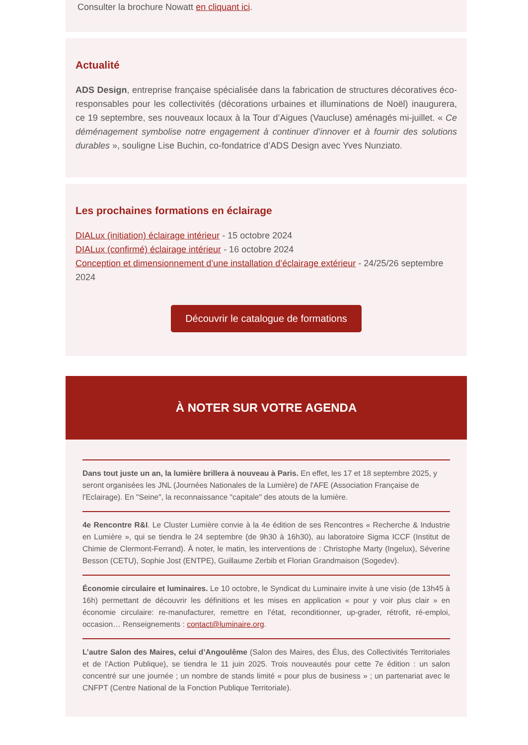Consulter la brochure Nowatt en cliquant ici.
Actualité
ADS Design, entreprise française spécialisée dans la fabrication de structures décoratives éco-responsables pour les collectivités (décorations urbaines et illuminations de Noël) inaugurera, ce 19 septembre, ses nouveaux locaux à la Tour d’Aigues (Vaucluse) aménagés mi-juillet. « Ce déménagement symbolise notre engagement à continuer d’innover et à fournir des solutions durables », souligne Lise Buchin, co-fondatrice d’ADS Design avec Yves Nunziato.
Les prochaines formations en éclairage
DIALux (initiation) éclairage intérieur - 15 octobre 2024
DIALux (confirmé) éclairage intérieur - 16 octobre 2024
Conception et dimensionnement d’une installation d’éclairage extérieur - 24/25/26 septembre 2024
Découvrir le catalogue de formations
À NOTER SUR VOTRE AGENDA
Dans tout juste un an, la lumière brillera à nouveau à Paris. En effet, les 17 et 18 septembre 2025, y seront organisées les JNL (Journées Nationales de la Lumière) de l'AFE (Association Française de l'Eclairage). En "Seine", la reconnaissance "capitale" des atouts de la lumière.
4e Rencontre R&I. Le Cluster Lumière convie à la 4e édition de ses Rencontres « Recherche & Industrie en Lumière », qui se tiendra le 24 septembre (de 9h30 à 16h30), au laboratoire Sigma ICCF (Institut de Chimie de Clermont-Ferrand). À noter, le matin, les interventions de : Christophe Marty (Ingelux), Séverine Besson (CETU), Sophie Jost (ENTPE), Guillaume Zerbib et Florian Grandmaison (Sogedev).
Économie circulaire et luminaires. Le 10 octobre, le Syndicat du Luminaire invite à une visio (de 13h45 à 16h) permettant de découvrir les définitions et les mises en application « pour y voir plus clair » en économie circulaire: re-manufacturer, remettre en l’état, reconditionner, up-grader, rétrofit, ré-emploi, occasion… Renseignements : contact@luminaire.org.
L’autre Salon des Maires, celui d’Angoulême (Salon des Maires, des Élus, des Collectivités Territoriales et de l’Action Publique), se tiendra le 11 juin 2025. Trois nouveautés pour cette 7e édition : un salon concentré sur une journée ; un nombre de stands limité « pour plus de business » ; un partenariat avec le CNFPT (Centre National de la Fonction Publique Territoriale).